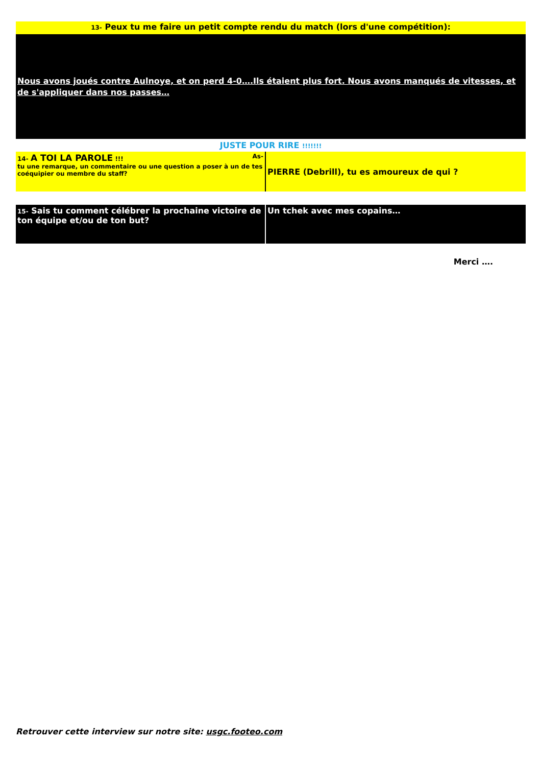13- Peux tu me faire un petit compte rendu du match (lors d'une compétition):
Nous avons joués contre Aulnoye, et on perd 4-0….Ils étaient plus fort. Nous avons manqués de vitesses, et de s'appliquer dans nos passes…
JUSTE POUR RIRE !!!!!!!
| 14- A TOI LA PAROLE !!! As- tu une remarque, un commentaire ou une question a poser à un de tes coéquipier ou membre du staff? | PIERRE (Debrill), tu es amoureux de qui ? |
| 15- Sais tu comment célébrer la prochaine victoire de ton équipe et/ou de ton but? | Un tchek avec mes copains… |
Merci ….
Retrouver cette interview sur notre site: usgc.footeo.com